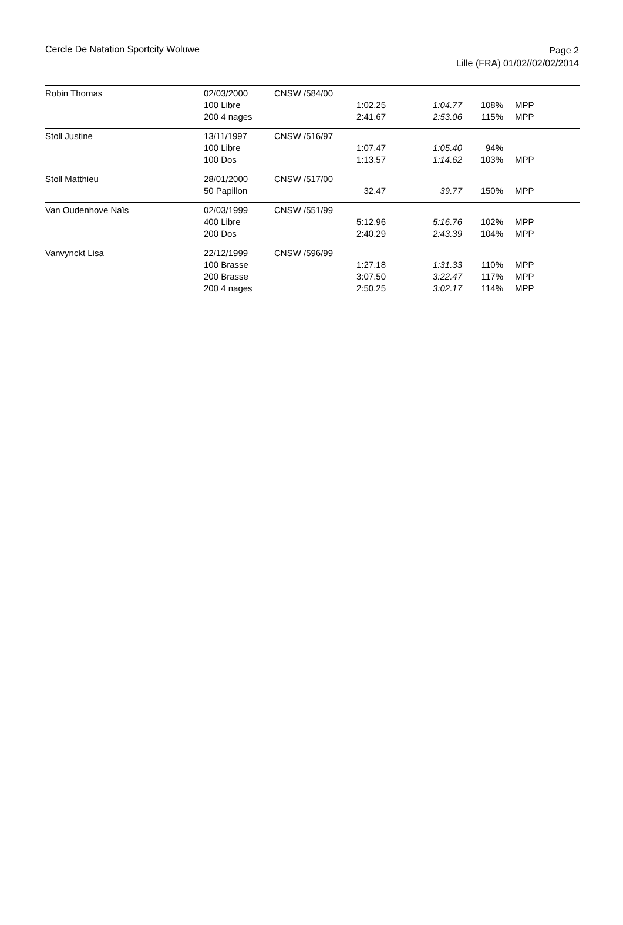Cercle De Natation Sportcity Woluwe
Page 2
Lille (FRA) 01/02//02/02/2014
| Robin Thomas | 02/03/2000 | CNSW /584/00 | | | | |
| | 100 Libre | | 1:02.25 | 1:04.77 | 108% | MPP |
| | 200 4 nages | | 2:41.67 | 2:53.06 | 115% | MPP |
| Stoll Justine | 13/11/1997 | CNSW /516/97 | | | | |
| | 100 Libre | | 1:07.47 | 1:05.40 | 94% | |
| | 100 Dos | | 1:13.57 | 1:14.62 | 103% | MPP |
| Stoll Matthieu | 28/01/2000 | CNSW /517/00 | | | | |
| | 50 Papillon | | 32.47 | 39.77 | 150% | MPP |
| Van Oudenhove Naïs | 02/03/1999 | CNSW /551/99 | | | | |
| | 400 Libre | | 5:12.96 | 5:16.76 | 102% | MPP |
| | 200 Dos | | 2:40.29 | 2:43.39 | 104% | MPP |
| Vanvynckt Lisa | 22/12/1999 | CNSW /596/99 | | | | |
| | 100 Brasse | | 1:27.18 | 1:31.33 | 110% | MPP |
| | 200 Brasse | | 3:07.50 | 3:22.47 | 117% | MPP |
| | 200 4 nages | | 2:50.25 | 3:02.17 | 114% | MPP |